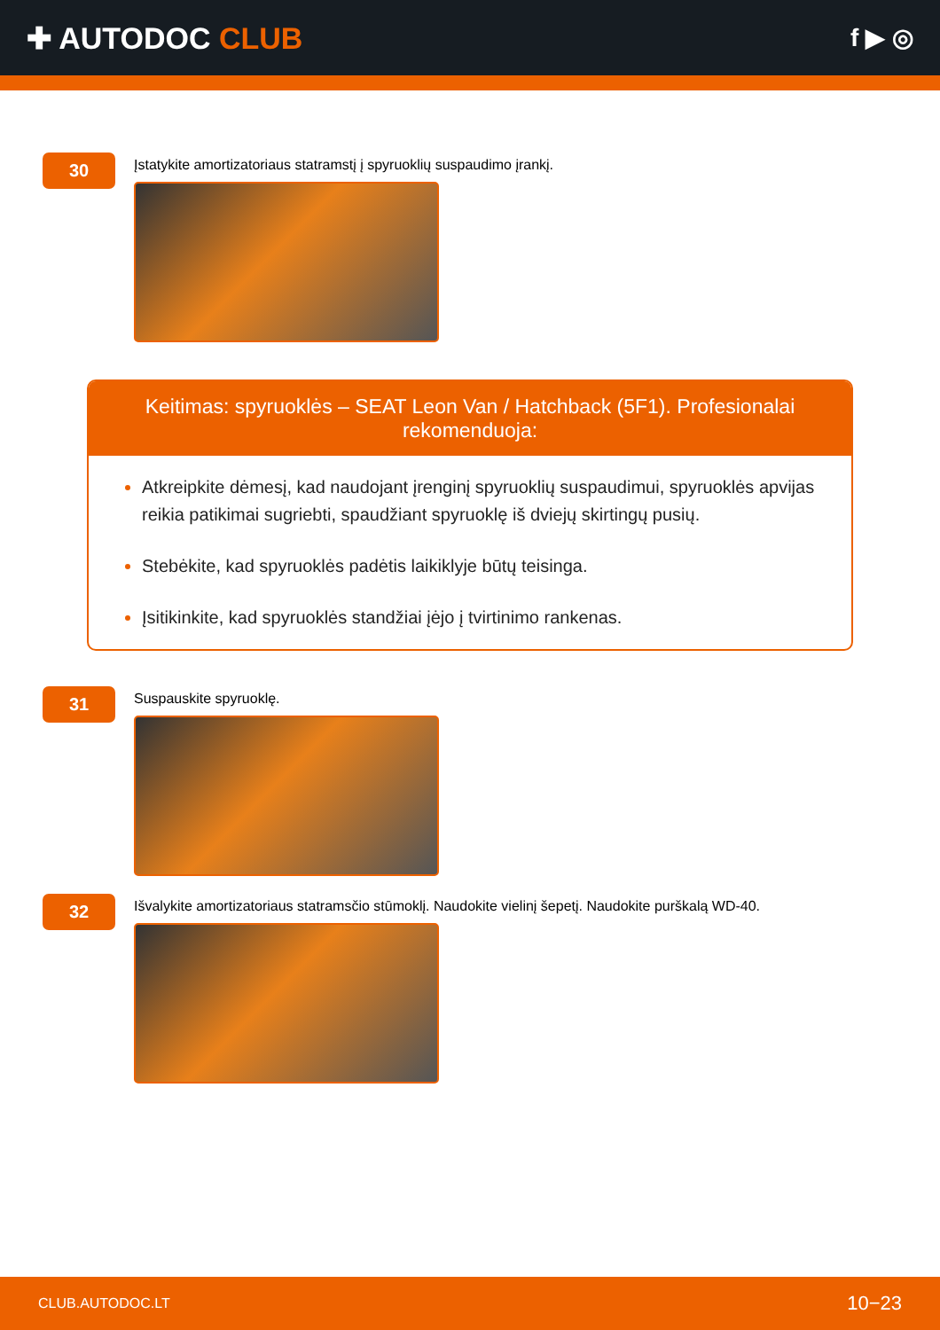✚ AUTODOC CLUB
f ▶ ◎
30
Įstatykite amortizatoriaus statramstį į spyruoklių suspaudimo įrankį.
Keitimas: spyruoklės – SEAT Leon Van / Hatchback (5F1). Profesionalai rekomenduoja:
Atkreipkite dėmesį, kad naudojant įrenginį spyruoklių suspaudimui, spyruoklės apvijas reikia patikimai sugriebti, spaudžiant spyruoklę iš dviejų skirtingų pusių.
Stebėkite, kad spyruoklės padėtis laikiklyje būtų teisinga.
Įsitikinkite, kad spyruoklės standžiai įėjo į tvirtinimo rankenas.
31
Suspauskite spyruoklę.
32
Išvalykite amortizatoriaus statramsčio stūmoklį. Naudokite vielinį šepetį. Naudokite purškalą WD-40.
CLUB.AUTODOC.LT 10−23